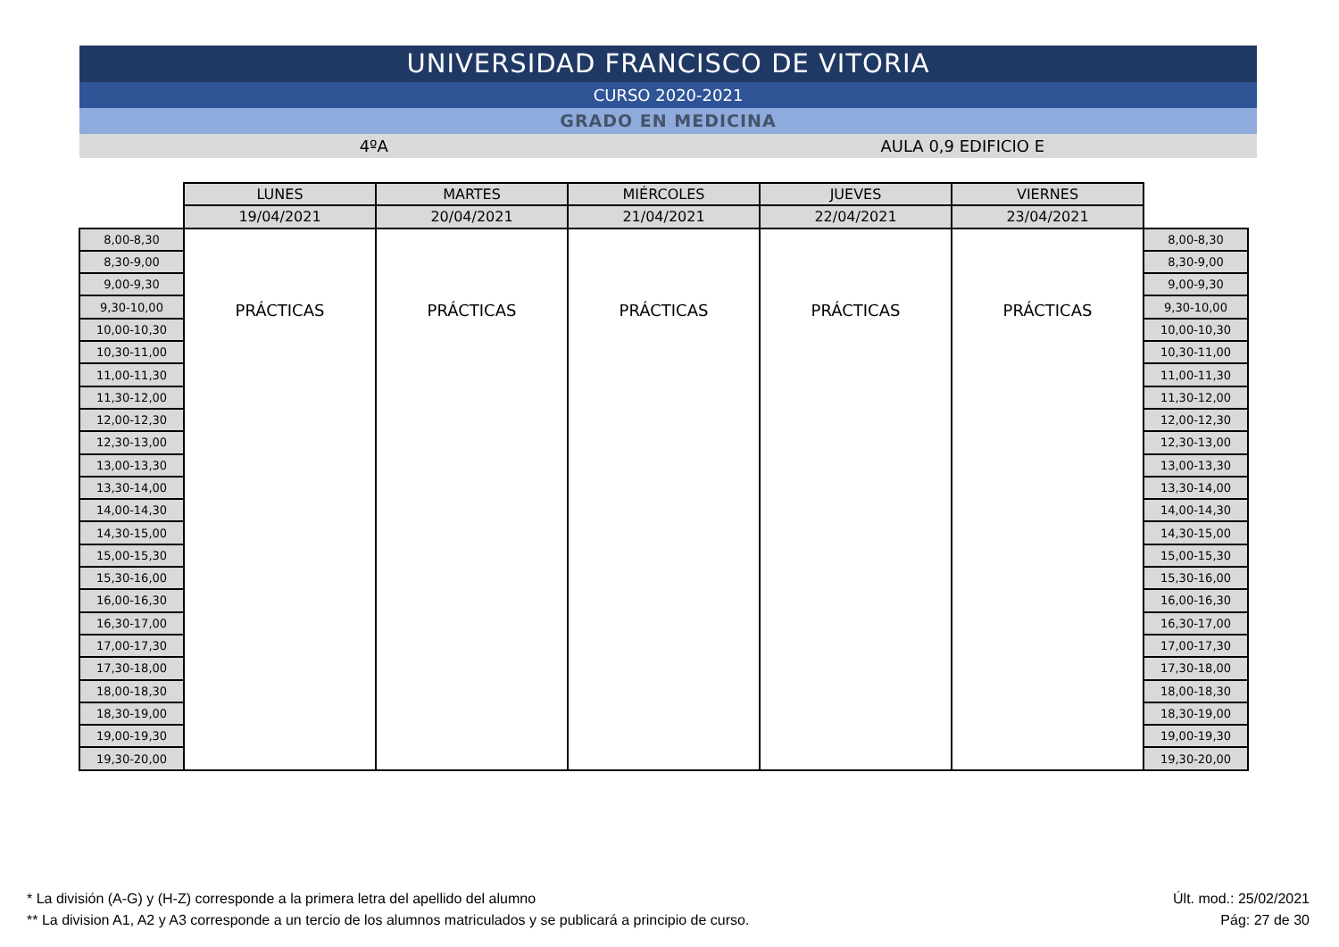UNIVERSIDAD FRANCISCO DE VITORIA
CURSO 2020-2021
GRADO EN MEDICINA
4ºA AULA 0,9 EDIFICIO E
| | LUNES | MARTES | MIÉRCOLES | JUEVES | VIERNES | |
| | 19/04/2021 | 20/04/2021 | 21/04/2021 | 22/04/2021 | 23/04/2021 | |
| 8,00-8,30 | PRÁCTICAS | PRÁCTICAS | PRÁCTICAS | PRÁCTICAS | PRÁCTICAS | 8,00-8,30 |
| 8,30-9,00 | | | | | | 8,30-9,00 |
| 9,00-9,30 | | | | | | 9,00-9,30 |
| 9,30-10,00 | | | | | | 9,30-10,00 |
| 10,00-10,30 | | | | | | 10,00-10,30 |
| 10,30-11,00 | | | | | | 10,30-11,00 |
| 11,00-11,30 | | | | | | 11,00-11,30 |
| 11,30-12,00 | | | | | | 11,30-12,00 |
| 12,00-12,30 | | | | | | 12,00-12,30 |
| 12,30-13,00 | | | | | | 12,30-13,00 |
| 13,00-13,30 | | | | | | 13,00-13,30 |
| 13,30-14,00 | | | | | | 13,30-14,00 |
| 14,00-14,30 | | | | | | 14,00-14,30 |
| 14,30-15,00 | | | | | | 14,30-15,00 |
| 15,00-15,30 | | | | | | 15,00-15,30 |
| 15,30-16,00 | | | | | | 15,30-16,00 |
| 16,00-16,30 | | | | | | 16,00-16,30 |
| 16,30-17,00 | | | | | | 16,30-17,00 |
| 17,00-17,30 | | | | | | 17,00-17,30 |
| 17,30-18,00 | | | | | | 17,30-18,00 |
| 18,00-18,30 | | | | | | 18,00-18,30 |
| 18,30-19,00 | | | | | | 18,30-19,00 |
| 19,00-19,30 | | | | | | 19,00-19,30 |
| 19,30-20,00 | | | | | | 19,30-20,00 |
* La división (A-G) y (H-Z) corresponde a la primera letra del apellido del alumno
** La division A1, A2 y A3 corresponde a un tercio de los alumnos matriculados y se publicará a principio de curso.
Últ. mod.: 25/02/2021
Pág: 27 de 30